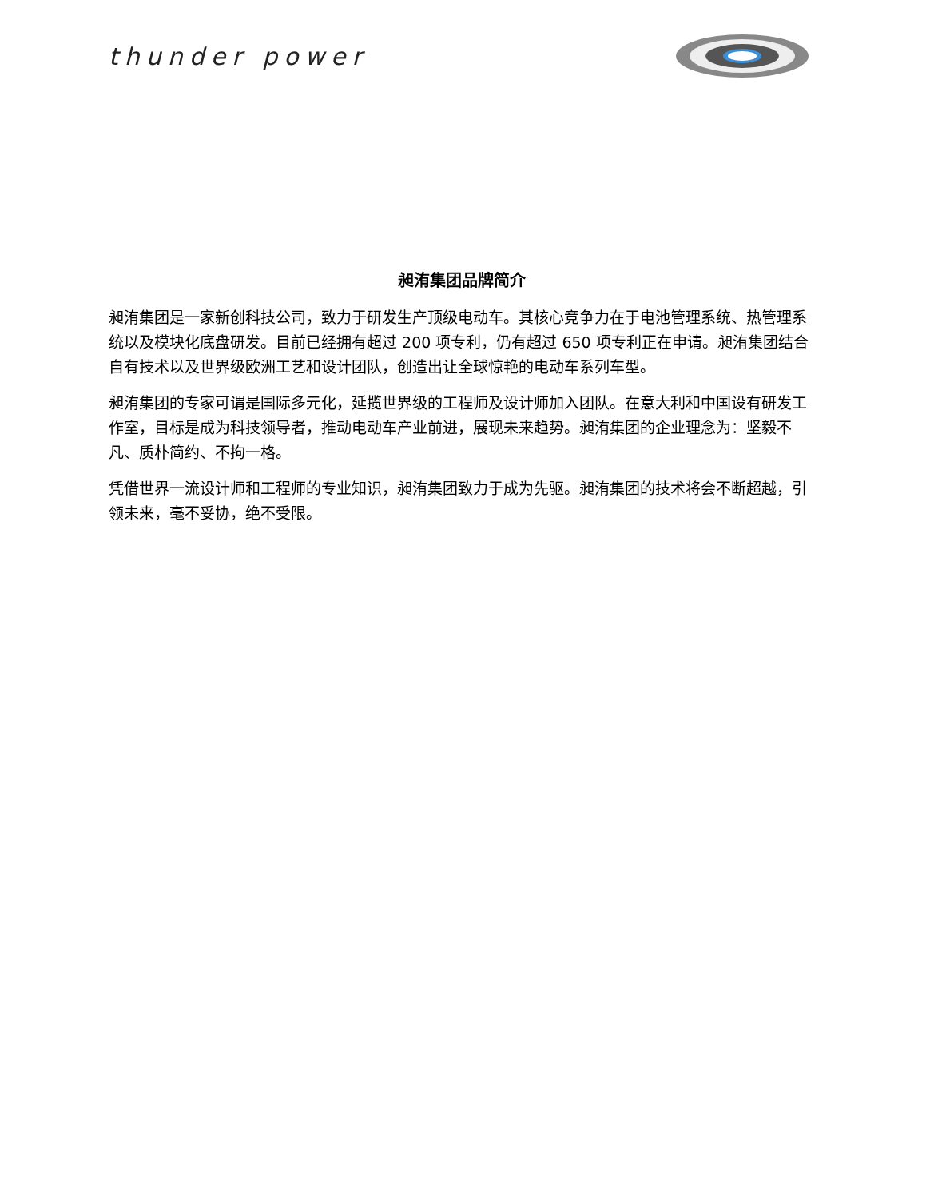thunder power
昶洧集团品牌简介
昶洧集团是一家新创科技公司，致力于研发生产顶级电动车。其核心竞争力在于电池管理系统、热管理系统以及模块化底盘研发。目前已经拥有超过 200 项专利，仍有超过 650 项专利正在申请。昶洧集团结合自有技术以及世界级欧洲工艺和设计团队，创造出让全球惊艳的电动车系列车型。
昶洧集团的专家可谓是国际多元化，延揽世界级的工程师及设计师加入团队。在意大利和中国设有研发工作室，目标是成为科技领导者，推动电动车产业前进，展现未来趋势。昶洧集团的企业理念为：坚毅不凡、质朴简约、不拘一格。
凭借世界一流设计师和工程师的专业知识，昶洧集团致力于成为先驱。昶洧集团的技术将会不断超越，引领未来，毫不妥协，绝不受限。